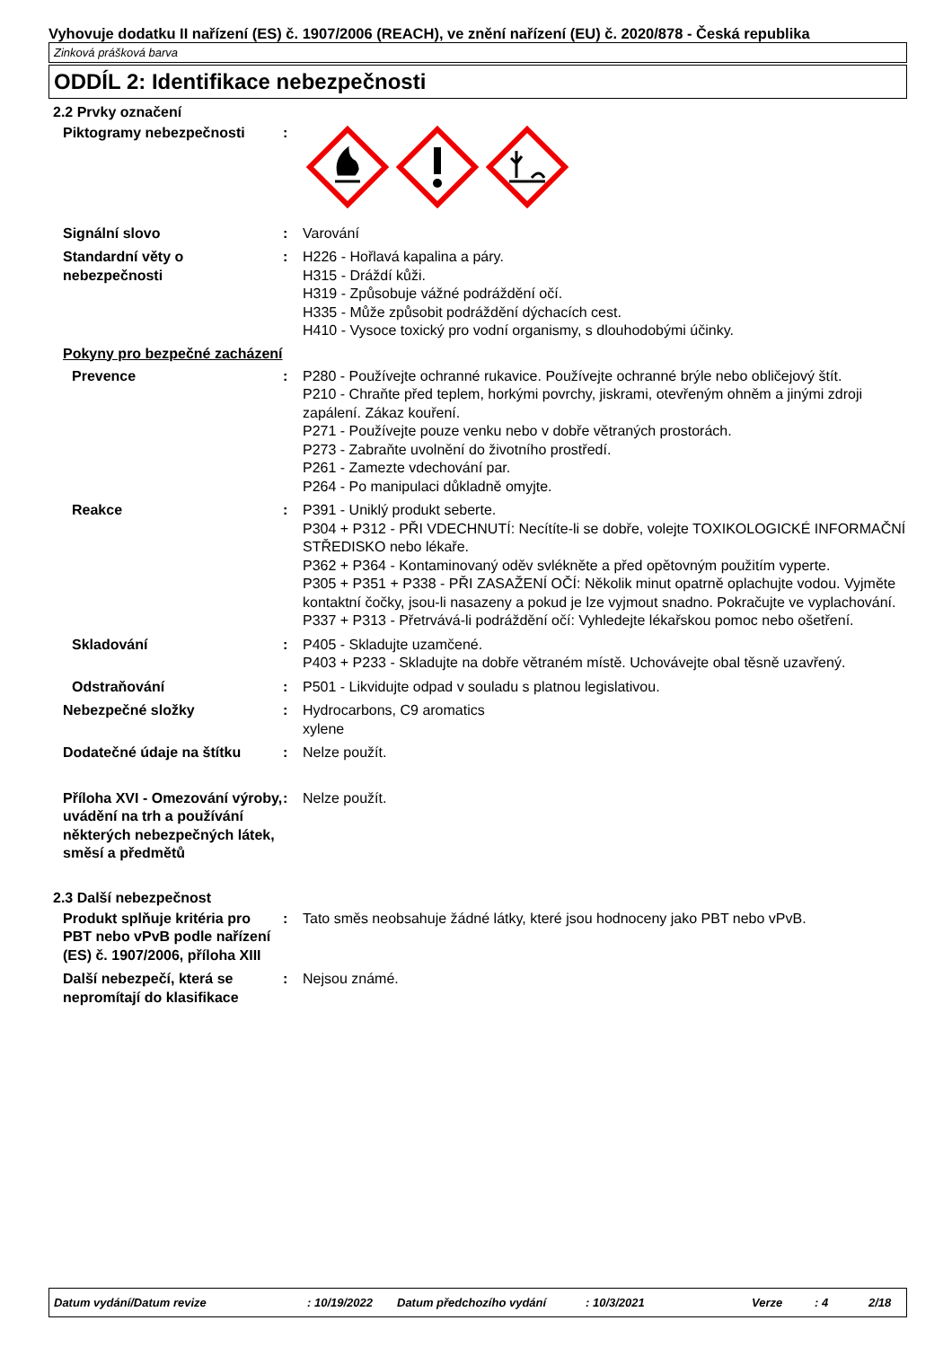Vyhovuje dodatku II nařízení (ES) č. 1907/2006 (REACH), ve znění nařízení (EU) č. 2020/878 - Česká republika
Zinková prášková barva
ODDÍL 2: Identifikace nebezpečnosti
2.2 Prvky označení
Piktogramy nebezpečnosti :
Signální slovo : Varování
Standardní věty o nebezpečnosti
: H226 - Hořlavá kapalina a páry.
H315 - Dráždí kůži.
H319 - Způsobuje vážné podráždění očí.
H335 - Může způsobit podráždění dýchacích cest.
H410 - Vysoce toxický pro vodní organismy, s dlouhodobými účinky.
Pokyny pro bezpečné zacházení
Prevence : P280 - Používejte ochranné rukavice. Používejte ochranné brýle nebo obličejový štít.
P210 - Chraňte před teplem, horkými povrchy, jiskrami, otevřeným ohněm a jinými zdroji zapálení. Zákaz kouření.
P271 - Používejte pouze venku nebo v dobře větraných prostorách.
P273 - Zabraňte uvolnění do životního prostředí.
P261 - Zamezte vdechování par.
P264 - Po manipulaci důkladně omyjte.
Reakce : P391 - Uniklý produkt seberte.
P304 + P312 - PŘI VDECHNUTÍ: Necítíte-li se dobře, volejte TOXIKOLOGICKÉ INFORMAČNÍ STŘEDISKO nebo lékaře.
P362 + P364 - Kontaminovaný oděv svlékněte a před opětovným použitím vyperte.
P305 + P351 + P338 - PŘI ZASAŽENÍ OČÍ: Několik minut opatrně oplachujte vodou. Vyjměte kontaktní čočky, jsou-li nasazeny a pokud je lze vyjmout snadno. Pokračujte ve vyplachování.
P337 + P313 - Přetrvává-li podráždění očí: Vyhledejte lékařskou pomoc nebo ošetření.
Skladování : P405 - Skladujte uzamčené.
P403 + P233 - Skladujte na dobře větraném místě. Uchovávejte obal těsně uzavřený.
Odstraňování : P501 - Likvidujte odpad v souladu s platnou legislativou.
Nebezpečné složky : Hydrocarbons, C9 aromatics
xylene
Dodatečné údaje na štítku : Nelze použít.
Příloha XVI - Omezování výroby, uvádění na trh a používání některých nebezpečných látek, směsí a předmětů
: Nelze použít.
2.3 Další nebezpečnost
Produkt splňuje kritéria pro PBT nebo vPvB podle nařízení (ES) č. 1907/2006, příloha XIII
: Tato směs neobsahuje žádné látky, které jsou hodnoceny jako PBT nebo vPvB.
Další nebezpečí, která se nepromítají do klasifikace
: Nejsou známé.
Datum vydání/Datum revize: 10/19/2022 Datum předchozího vydání: 10/3/2021 Verze: 4 2/18